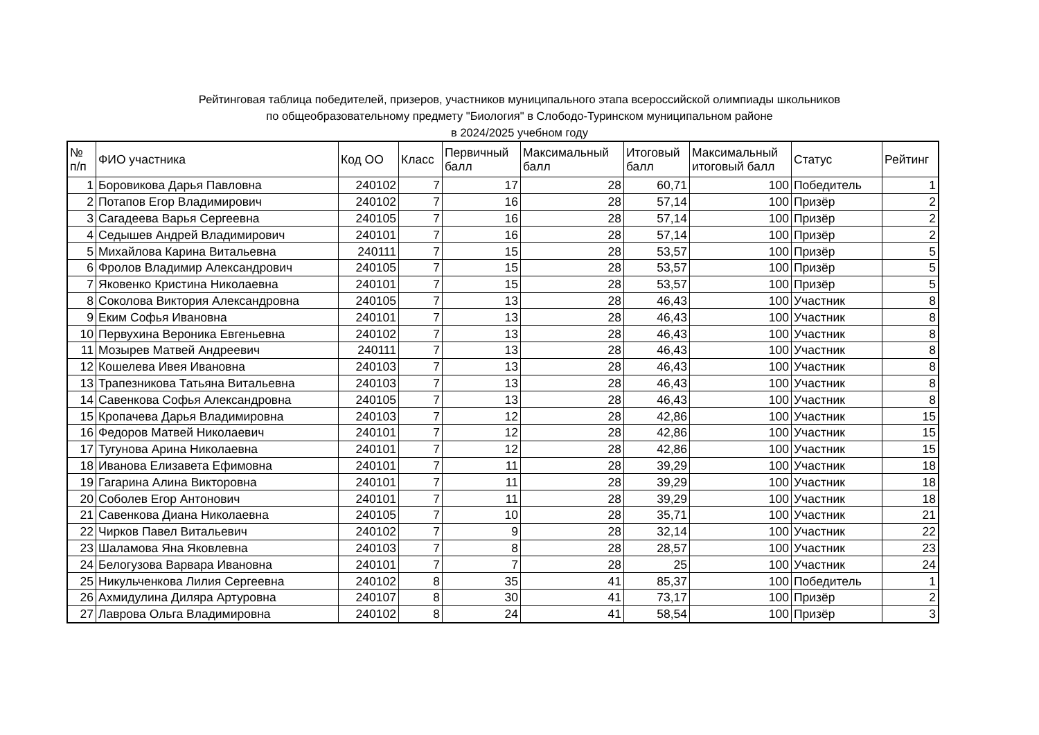Рейтинговая таблица победителей, призеров, участников муниципального этапа всероссийской олимпиады школьников
по общеобразовательному предмету "Биология" в Слободо-Туринском муниципальном районе
в 2024/2025 учебном году
| № п/п | ФИО участника | Код ОО | Класс | Первичный балл | Максимальный балл | Итоговый балл | Максимальный итоговый балл | Статус | Рейтинг |
| --- | --- | --- | --- | --- | --- | --- | --- | --- | --- |
| 1 | Боровикова Дарья Павловна | 240102 | 7 | 17 | 28 | 60,71 | 100 | Победитель | 1 |
| 2 | Потапов Егор Владимирович | 240102 | 7 | 16 | 28 | 57,14 | 100 | Призёр | 2 |
| 3 | Сагадеева Варья Сергеевна | 240105 | 7 | 16 | 28 | 57,14 | 100 | Призёр | 2 |
| 4 | Седышев Андрей Владимирович | 240101 | 7 | 16 | 28 | 57,14 | 100 | Призёр | 2 |
| 5 | Михайлова Карина Витальевна | 240111 | 7 | 15 | 28 | 53,57 | 100 | Призёр | 5 |
| 6 | Фролов Владимир Александрович | 240105 | 7 | 15 | 28 | 53,57 | 100 | Призёр | 5 |
| 7 | Яковенко Кристина Николаевна | 240101 | 7 | 15 | 28 | 53,57 | 100 | Призёр | 5 |
| 8 | Соколова Виктория Александровна | 240105 | 7 | 13 | 28 | 46,43 | 100 | Участник | 8 |
| 9 | Еким Софья Ивановна | 240101 | 7 | 13 | 28 | 46,43 | 100 | Участник | 8 |
| 10 | Первухина Вероника Евгеньевна | 240102 | 7 | 13 | 28 | 46,43 | 100 | Участник | 8 |
| 11 | Мозырев Матвей Андреевич | 240111 | 7 | 13 | 28 | 46,43 | 100 | Участник | 8 |
| 12 | Кошелева Ивея Ивановна | 240103 | 7 | 13 | 28 | 46,43 | 100 | Участник | 8 |
| 13 | Трапезникова Татьяна Витальевна | 240103 | 7 | 13 | 28 | 46,43 | 100 | Участник | 8 |
| 14 | Савенкова Софья Александровна | 240105 | 7 | 13 | 28 | 46,43 | 100 | Участник | 8 |
| 15 | Кропачева Дарья Владимировна | 240103 | 7 | 12 | 28 | 42,86 | 100 | Участник | 15 |
| 16 | Федоров Матвей Николаевич | 240101 | 7 | 12 | 28 | 42,86 | 100 | Участник | 15 |
| 17 | Тугунова Арина Николаевна | 240101 | 7 | 12 | 28 | 42,86 | 100 | Участник | 15 |
| 18 | Иванова Елизавета Ефимовна | 240101 | 7 | 11 | 28 | 39,29 | 100 | Участник | 18 |
| 19 | Гагарина Алина Викторовна | 240101 | 7 | 11 | 28 | 39,29 | 100 | Участник | 18 |
| 20 | Соболев Егор Антонович | 240101 | 7 | 11 | 28 | 39,29 | 100 | Участник | 18 |
| 21 | Савенкова Диана Николаевна | 240105 | 7 | 10 | 28 | 35,71 | 100 | Участник | 21 |
| 22 | Чирков Павел Витальевич | 240102 | 7 | 9 | 28 | 32,14 | 100 | Участник | 22 |
| 23 | Шаламова Яна Яковлевна | 240103 | 7 | 8 | 28 | 28,57 | 100 | Участник | 23 |
| 24 | Белогузова Варвара Ивановна | 240101 | 7 | 7 | 28 | 25 | 100 | Участник | 24 |
| 25 | Никульченкова Лилия Сергеевна | 240102 | 8 | 35 | 41 | 85,37 | 100 | Победитель | 1 |
| 26 | Ахмидулина Диляра Артуровна | 240107 | 8 | 30 | 41 | 73,17 | 100 | Призёр | 2 |
| 27 | Лаврова Ольга Владимировна | 240102 | 8 | 24 | 41 | 58,54 | 100 | Призёр | 3 |